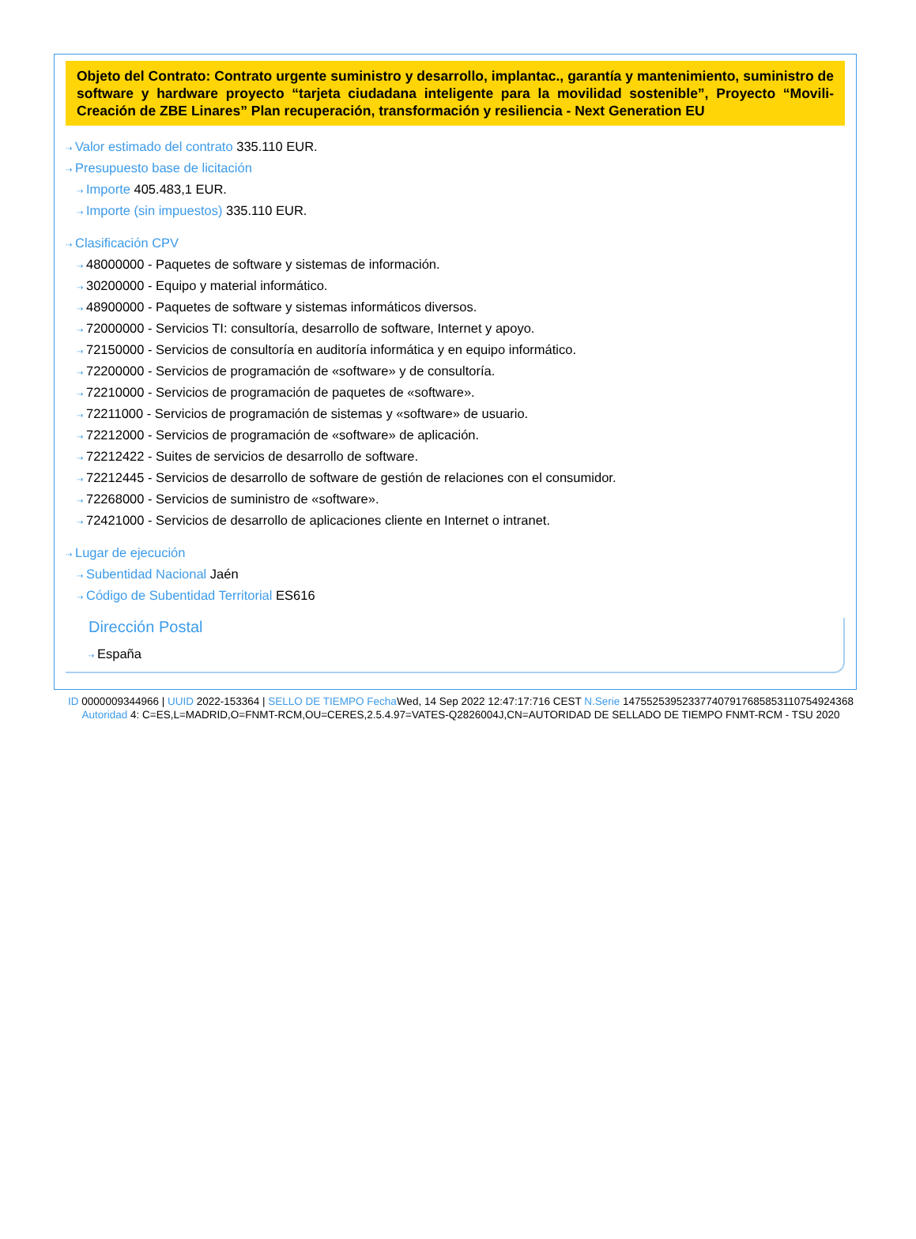Objeto del Contrato: Contrato urgente suministro y desarrollo, implantac., garantía y mantenimiento, suministro de software y hardware proyecto “tarjeta ciudadana inteligente para la movilidad sostenible”, Proyecto “Movili-Creación de ZBE Linares” Plan recuperación, transformación y resiliencia - Next Generation EU
⇢ Valor estimado del contrato 335.110 EUR.
⇢ Presupuesto base de licitación
⇢ Importe 405.483,1 EUR.
⇢ Importe (sin impuestos) 335.110 EUR.
⇢ Clasificación CPV
⇢ 48000000 - Paquetes de software y sistemas de información.
⇢ 30200000 - Equipo y material informático.
⇢ 48900000 - Paquetes de software y sistemas informáticos diversos.
⇢ 72000000 - Servicios TI: consultoría, desarrollo de software, Internet y apoyo.
⇢ 72150000 - Servicios de consultoría en auditoría informática y en equipo informático.
⇢ 72200000 - Servicios de programación de «software» y de consultoría.
⇢ 72210000 - Servicios de programación de paquetes de «software».
⇢ 72211000 - Servicios de programación de sistemas y «software» de usuario.
⇢ 72212000 - Servicios de programación de «software» de aplicación.
⇢ 72212422 - Suites de servicios de desarrollo de software.
⇢ 72212445 - Servicios de desarrollo de software de gestión de relaciones con el consumidor.
⇢ 72268000 - Servicios de suministro de «software».
⇢ 72421000 - Servicios de desarrollo de aplicaciones cliente en Internet o intranet.
⇢ Lugar de ejecución
⇢ Subentidad Nacional Jaén
⇢ Código de Subentidad Territorial ES616
Dirección Postal
⇢ España
ID 0000009344966 | UUID 2022-153364 | SELLO DE TIEMPO Fecha Wed, 14 Sep 2022 12:47:17:716 CEST N.Serie 147552539523377407917685853110754924368 Autoridad 4: C=ES,L=MADRID,O=FNMT-RCM,OU=CERES,2.5.4.97=VATES-Q2826004J,CN=AUTORIDAD DE SELLADO DE TIEMPO FNMT-RCM - TSU 2020